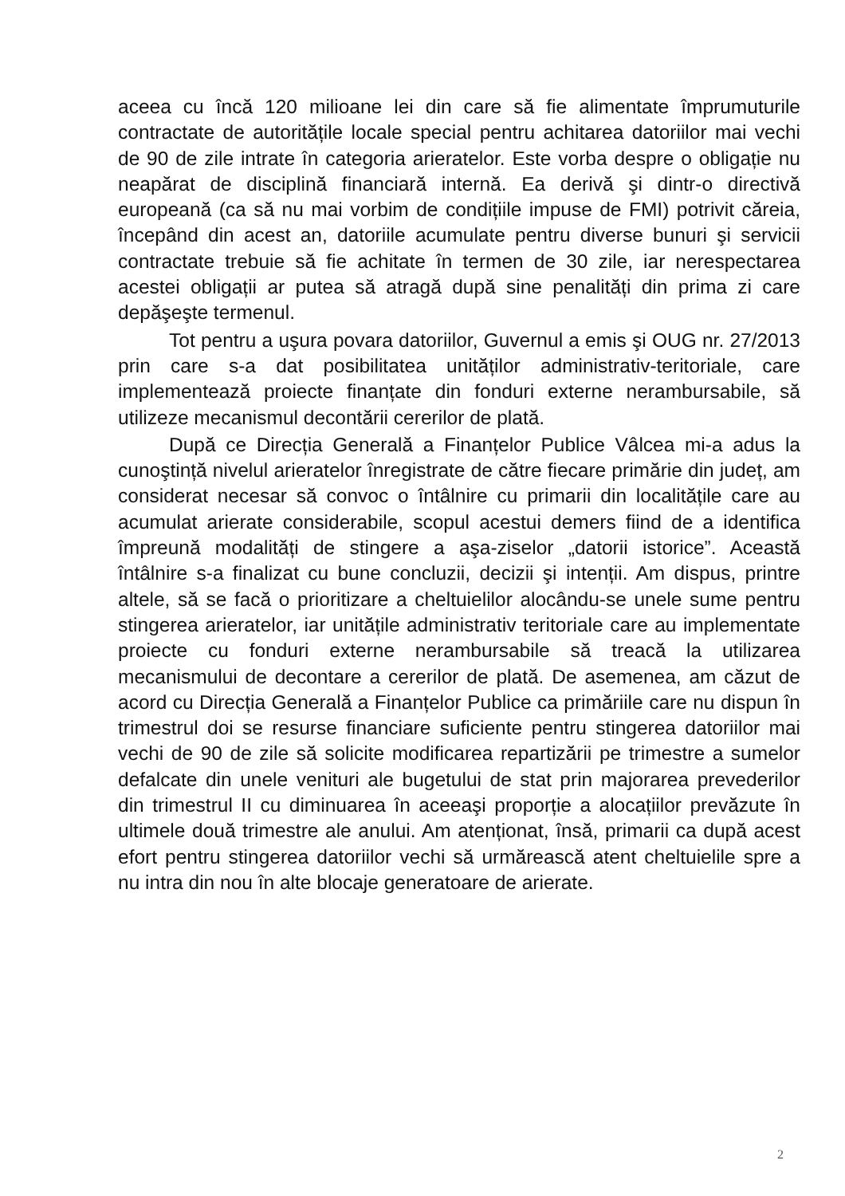aceea cu încă 120 milioane lei din care să fie alimentate împrumuturile contractate de autoritățile locale special pentru achitarea datoriilor mai vechi de 90 de zile intrate în categoria arieratelor. Este vorba despre o obligație nu neapărat de disciplină financiară internă. Ea derivă şi dintr-o directivă europeană (ca să nu mai vorbim de condițiile impuse de FMI) potrivit căreia, începând din acest an, datoriile acumulate pentru diverse bunuri şi servicii contractate trebuie să fie achitate în termen de 30 zile, iar nerespectarea acestei obligații ar putea să atragă după sine penalități din prima zi care depăşeşte termenul.
Tot pentru a uşura povara datoriilor, Guvernul a emis şi OUG nr. 27/2013 prin care s-a dat posibilitatea unităților administrativ-teritoriale, care implementează proiecte finanțate din fonduri externe nerambursabile, să utilizeze mecanismul decontării cererilor de plată.
După ce Direcția Generală a Finanțelor Publice Vâlcea mi-a adus la cunoştință nivelul arieratelor înregistrate de către fiecare primărie din județ, am considerat necesar să convoc o întâlnire cu primarii din localitățile care au acumulat arierate considerabile, scopul acestui demers fiind de a identifica împreună modalități de stingere a aşa-ziselor „datorii istorice”. Această întâlnire s-a finalizat cu bune concluzii, decizii şi intenții. Am dispus, printre altele, să se facă o prioritizare a cheltuielilor alocându-se unele sume pentru stingerea arieratelor, iar unitățile administrativ teritoriale care au implementate proiecte cu fonduri externe nerambursabile să treacă la utilizarea mecanismului de decontare a cererilor de plată. De asemenea, am căzut de acord cu Direcția Generală a Finanțelor Publice ca primăriile care nu dispun în trimestrul doi se resurse financiare suficiente pentru stingerea datoriilor mai vechi de 90 de zile să solicite modificarea repartizării pe trimestre a sumelor defalcate din unele venituri ale bugetului de stat prin majorarea prevederilor din trimestrul II cu diminuarea în aceeaşi proporție a alocațiilor prevăzute în ultimele două trimestre ale anului. Am atenționat, însă, primarii ca după acest efort pentru stingerea datoriilor vechi să urmărească atent cheltuielile spre a nu intra din nou în alte blocaje generatoare de arierate.
2